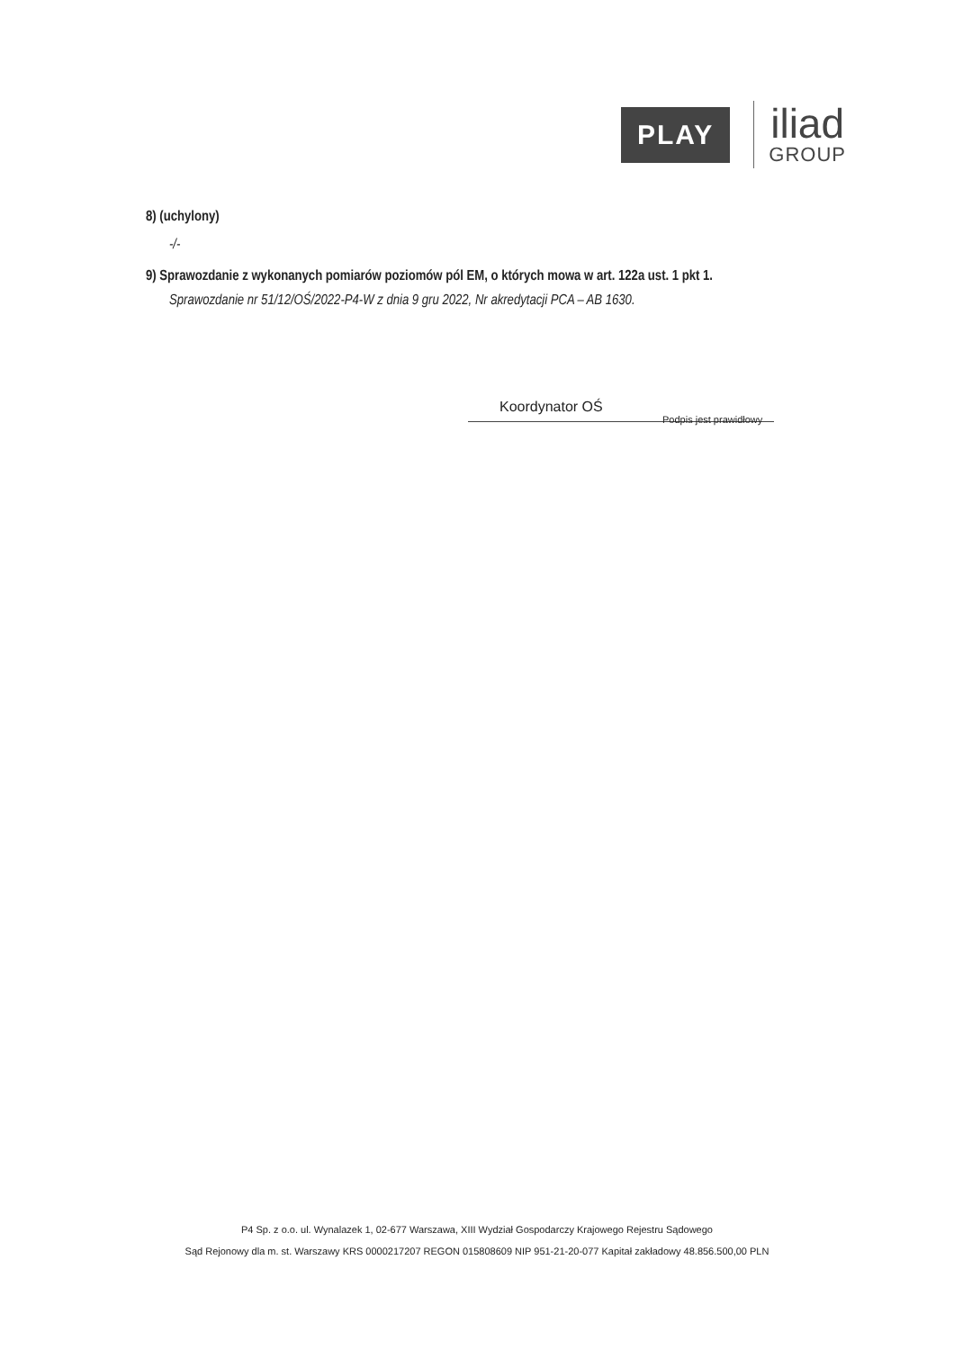PLAY
iliad
GROUP
8) (uchylony)
-/-
9) Sprawozdanie z wykonanych pomiarów poziomów pól EM, o których mowa w art. 122a ust. 1 pkt 1.
Sprawozdanie nr 51/12/OŚ/2022-P4-W z dnia 9 gru 2022, Nr akredytacji PCA – AB 1630.
Koordynator OŚ
Podpis jest prawidłowy
P4 Sp. z o.o. ul. Wynalazek 1, 02-677 Warszawa, XIII Wydział Gospodarczy Krajowego Rejestru Sądowego
Sąd Rejonowy dla m. st. Warszawy KRS 0000217207 REGON 015808609 NIP 951-21-20-077 Kapitał zakładowy 48.856.500,00 PLN